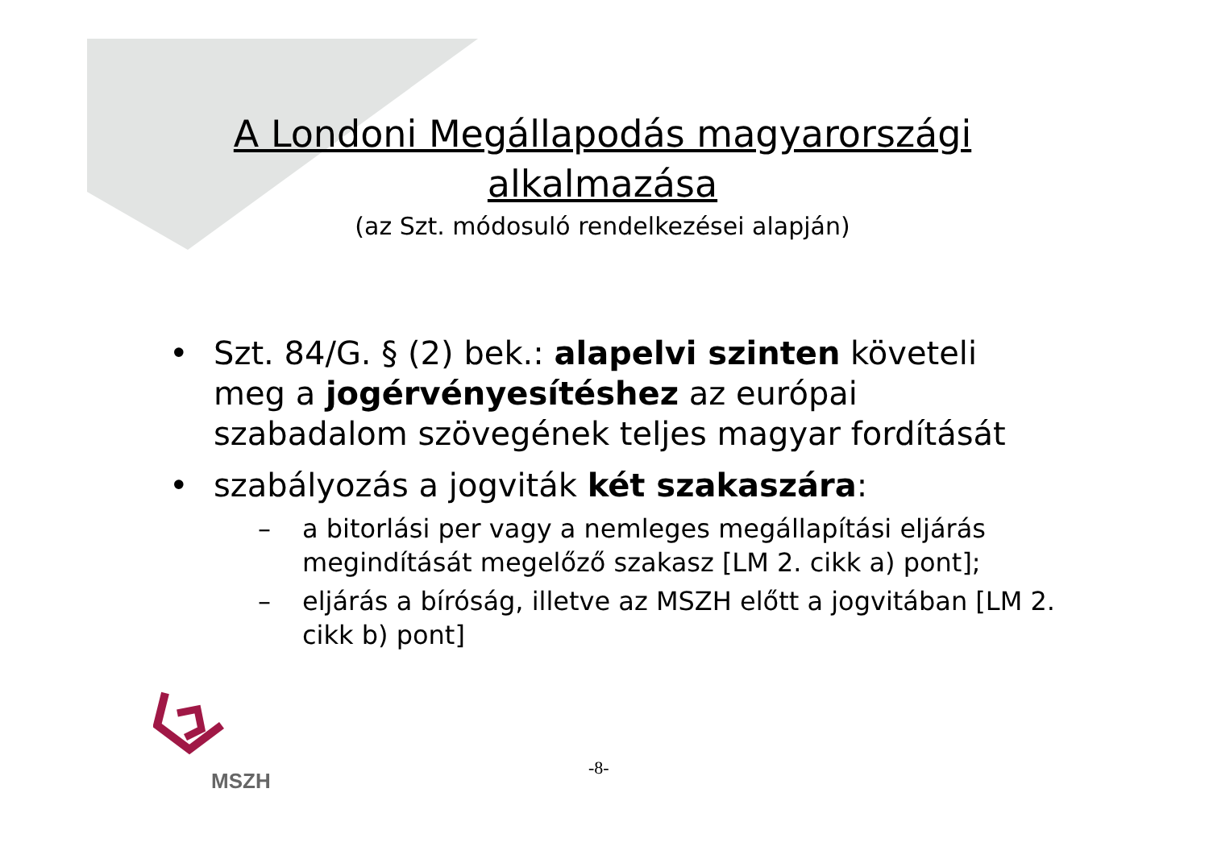A Londoni Megállapodás magyarországi alkalmazása
(az Szt. módosuló rendelkezései alapján)
• Szt. 84/G. § (2) bek.: alapelvi szinten követeli meg a jogérvényesítéshez az európai szabadalom szövegének teljes magyar fordítását
• szabályozás a jogviták két szakaszára:
– a bitorlási per vagy a nemleges megállapítási eljárás megindítását megelőző szakasz [LM 2. cikk a) pont];
– eljárás a bíróság, illetve az MSZH előtt a jogvitában [LM 2. cikk b) pont]
MSZH
-8-